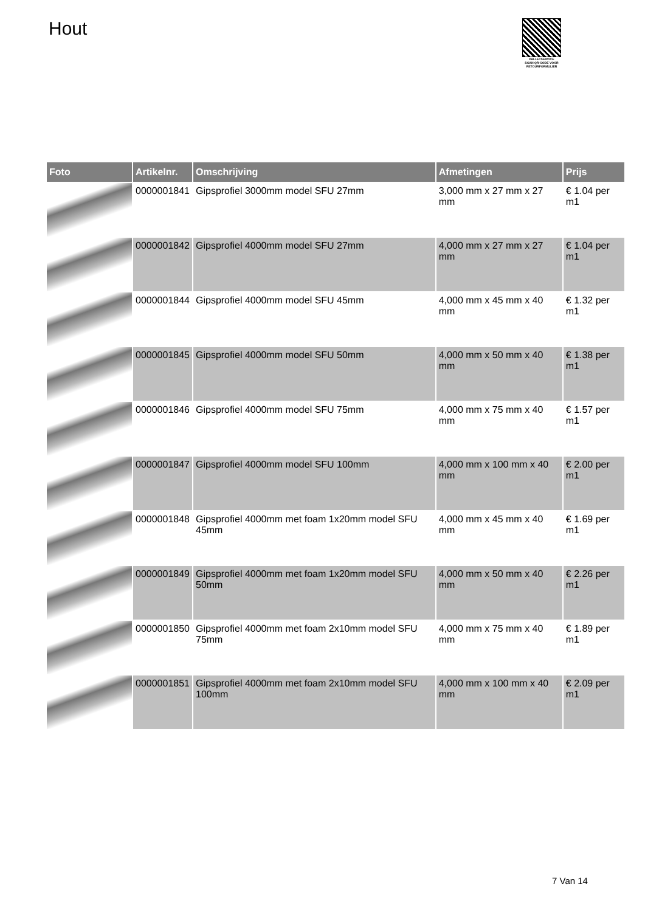Hout
PALLETSERVICE
SCAN QR-CODE VOOR RETOURFORMULIER
| Foto | Artikelnr. | Omschrijving | Afmetingen | Prijs |
| --- | --- | --- | --- | --- |
| | 0000001841 | Gipsprofiel 3000mm model SFU 27mm | 3,000 mm x 27 mm x 27 mm | € 1.04 per m1 |
| | 0000001842 | Gipsprofiel 4000mm model SFU 27mm | 4,000 mm x 27 mm x 27 mm | € 1.04 per m1 |
| | 0000001844 | Gipsprofiel 4000mm model SFU 45mm | 4,000 mm x 45 mm x 40 mm | € 1.32 per m1 |
| | 0000001845 | Gipsprofiel 4000mm model SFU 50mm | 4,000 mm x 50 mm x 40 mm | € 1.38 per m1 |
| | 0000001846 | Gipsprofiel 4000mm model SFU 75mm | 4,000 mm x 75 mm x 40 mm | € 1.57 per m1 |
| | 0000001847 | Gipsprofiel 4000mm model SFU 100mm | 4,000 mm x 100 mm x 40 mm | € 2.00 per m1 |
| | 0000001848 | Gipsprofiel 4000mm met foam 1x20mm model SFU 45mm | 4,000 mm x 45 mm x 40 mm | € 1.69 per m1 |
| | 0000001849 | Gipsprofiel 4000mm met foam 1x20mm model SFU 50mm | 4,000 mm x 50 mm x 40 mm | € 2.26 per m1 |
| | 0000001850 | Gipsprofiel 4000mm met foam 2x10mm model SFU 75mm | 4,000 mm x 75 mm x 40 mm | € 1.89 per m1 |
| | 0000001851 | Gipsprofiel 4000mm met foam 2x10mm model SFU 100mm | 4,000 mm x 100 mm x 40 mm | € 2.09 per m1 |
7 Van 14